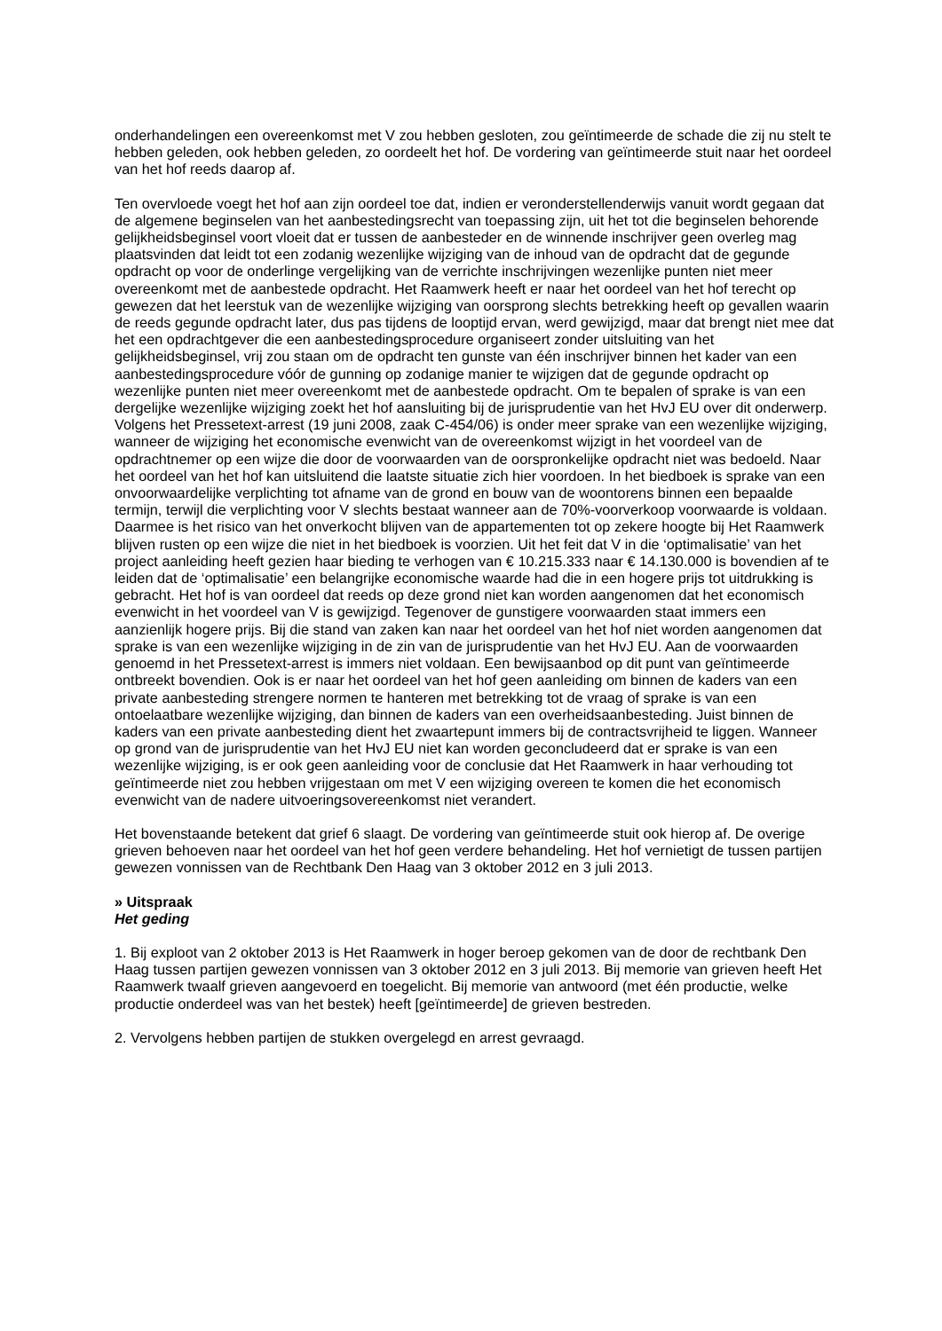onderhandelingen een overeenkomst met V zou hebben gesloten, zou geïntimeerde de schade die zij nu stelt te hebben geleden, ook hebben geleden, zo oordeelt het hof. De vordering van geïntimeerde stuit naar het oordeel van het hof reeds daarop af.
Ten overvloede voegt het hof aan zijn oordeel toe dat, indien er veronderstellenderwijs vanuit wordt gegaan dat de algemene beginselen van het aanbestedingsrecht van toepassing zijn, uit het tot die beginselen behorende gelijkheidsbeginsel voort vloeit dat er tussen de aanbesteder en de winnende inschrijver geen overleg mag plaatsvinden dat leidt tot een zodanig wezenlijke wijziging van de inhoud van de opdracht dat de gegunde opdracht op voor de onderlinge vergelijking van de verrichte inschrijvingen wezenlijke punten niet meer overeenkomt met de aanbestede opdracht. Het Raamwerk heeft er naar het oordeel van het hof terecht op gewezen dat het leerstuk van de wezenlijke wijziging van oorsprong slechts betrekking heeft op gevallen waarin de reeds gegunde opdracht later, dus pas tijdens de looptijd ervan, werd gewijzigd, maar dat brengt niet mee dat het een opdrachtgever die een aanbestedingsprocedure organiseert zonder uitsluiting van het gelijkheidsbeginsel, vrij zou staan om de opdracht ten gunste van één inschrijver binnen het kader van een aanbestedingsprocedure vóór de gunning op zodanige manier te wijzigen dat de gegunde opdracht op wezenlijke punten niet meer overeenkomt met de aanbestede opdracht. Om te bepalen of sprake is van een dergelijke wezenlijke wijziging zoekt het hof aansluiting bij de jurisprudentie van het HvJ EU over dit onderwerp. Volgens het Pressetext-arrest (19 juni 2008, zaak C-454/06) is onder meer sprake van een wezenlijke wijziging, wanneer de wijziging het economische evenwicht van de overeenkomst wijzigt in het voordeel van de opdrachtnemer op een wijze die door de voorwaarden van de oorspronkelijke opdracht niet was bedoeld. Naar het oordeel van het hof kan uitsluitend die laatste situatie zich hier voordoen. In het biedboek is sprake van een onvoorwaardelijke verplichting tot afname van de grond en bouw van de woontorens binnen een bepaalde termijn, terwijl die verplichting voor V slechts bestaat wanneer aan de 70%-voorverkoop voorwaarde is voldaan. Daarmee is het risico van het onverkocht blijven van de appartementen tot op zekere hoogte bij Het Raamwerk blijven rusten op een wijze die niet in het biedboek is voorzien. Uit het feit dat V in die ‘optimalisatie’ van het project aanleiding heeft gezien haar bieding te verhogen van € 10.215.333 naar € 14.130.000 is bovendien af te leiden dat de ‘optimalisatie’ een belangrijke economische waarde had die in een hogere prijs tot uitdrukking is gebracht. Het hof is van oordeel dat reeds op deze grond niet kan worden aangenomen dat het economisch evenwicht in het voordeel van V is gewijzigd. Tegenover de gunstigere voorwaarden staat immers een aanzienlijk hogere prijs. Bij die stand van zaken kan naar het oordeel van het hof niet worden aangenomen dat sprake is van een wezenlijke wijziging in de zin van de jurisprudentie van het HvJ EU. Aan de voorwaarden genoemd in het Pressetext-arrest is immers niet voldaan. Een bewijsaanbod op dit punt van geïntimeerde ontbreekt bovendien. Ook is er naar het oordeel van het hof geen aanleiding om binnen de kaders van een private aanbesteding strengere normen te hanteren met betrekking tot de vraag of sprake is van een ontoelaatbare wezenlijke wijziging, dan binnen de kaders van een overheidsaanbesteding. Juist binnen de kaders van een private aanbesteding dient het zwaartepunt immers bij de contractsvrijheid te liggen. Wanneer op grond van de jurisprudentie van het HvJ EU niet kan worden geconcludeerd dat er sprake is van een wezenlijke wijziging, is er ook geen aanleiding voor de conclusie dat Het Raamwerk in haar verhouding tot geïntimeerde niet zou hebben vrijgestaan om met V een wijziging overeen te komen die het economisch evenwicht van de nadere uitvoeringsovereenkomst niet verandert.
Het bovenstaande betekent dat grief 6 slaagt. De vordering van geïntimeerde stuit ook hierop af. De overige grieven behoeven naar het oordeel van het hof geen verdere behandeling. Het hof vernietigt de tussen partijen gewezen vonnissen van de Rechtbank Den Haag van 3 oktober 2012 en 3 juli 2013.
» Uitspraak
Het geding
1. Bij exploot van 2 oktober 2013 is Het Raamwerk in hoger beroep gekomen van de door de rechtbank Den Haag tussen partijen gewezen vonnissen van 3 oktober 2012 en 3 juli 2013. Bij memorie van grieven heeft Het Raamwerk twaalf grieven aangevoerd en toegelicht. Bij memorie van antwoord (met één productie, welke productie onderdeel was van het bestek) heeft [geïntimeerde] de grieven bestreden.
2. Vervolgens hebben partijen de stukken overgelegd en arrest gevraagd.